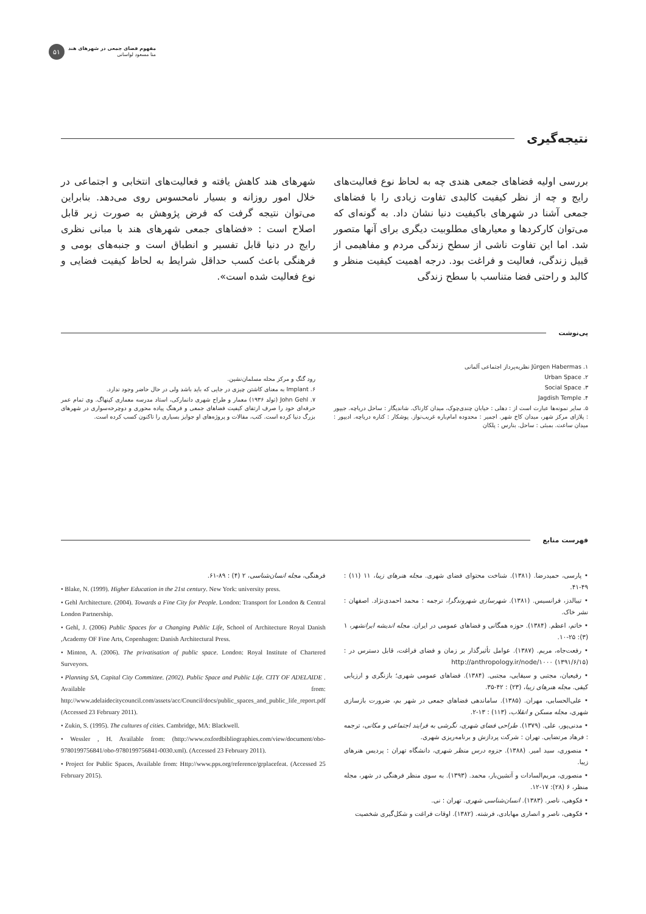۵۱
مفهوم فضای جمعی در شهرهای هند
منا مسعود لواسانی
نتیجه‌گیری
بررسی اولیه فضاهای جمعی هندی چه به لحاظ نوع فعالیت‌های رایج و چه از نظر کیفیت کالبدی تفاوت زیادی را با فضاهای جمعی آشنا در شهرهای باکیفیت دنیا نشان داد. به گونه‌ای که می‌توان کارکردها و معیارهای مطلوبیت دیگری برای آنها متصور شد. اما این تفاوت ناشی از سطح زندگی مردم و مفاهیمی از قبیل زندگی، فعالیت و فراغت بود. درجه اهمیت کیفیت منظر و کالبد و راحتی فضا متناسب با سطح زندگی
شهرهای هند کاهش یافته و فعالیت‌های انتخابی و اجتماعی در خلال امور روزانه و بسیار نامحسوس روی می‌دهد. بنابراین می‌توان نتیجه گرفت که فرض پژوهش به صورت زیر قابل اصلاح است : «فضاهای جمعی شهرهای هند با مبانی نظری رایج در دنیا قابل تفسیر و انطباق است و جنبه‌های بومی و فرهنگی باعث کسب حداقل شرایط به لحاظ کیفیت فضایی و نوع فعالیت شده است».
پی‌نوشت
۱. Jürgen Habermas نظریه‌پرداز اجتماعی آلمانی
۲. Urban Space
۳. Social Space
۴. Jagdish Temple
۵. سایر نمونه‌ها عبارت است از : دهلی : خیابان چندی‌چوک، میدان کارناک. شاندیگار : ساحل دریاچه. جیپور : پلازای مرکز شهر، میدان کاخ شهر. اجمیر : محدوده امام‌باره غریب‌نواز. پوشکار : کناره دریاچه. ادیپور : میدان ساعت. بمبئی : ساحل. بنارس : پلکان
رود گنگ و مرکز محله مسلمان‌نشین.
۶. Implant به معنای کاشتن چیزی در جایی که باید باشد ولی در حال حاضر وجود ندارد.
۷. John Gehl (تولد ۱۹۳۶) معمار و طراح شهری دانمارکی، استاد مدرسه معماری کپنهاگ. وی تمام عمر حرفه‌ای خود را صرف ارتقای کیفیت فضاهای جمعی و فرهنگ پیاده محوری و دوچرخه‌سواری در شهرهای بزرگ دنیا کرده است. کتب، مقالات و پروژه‌های او جوایز بسیاری را تاکنون کسب کرده است.
فهرست منابع
• پارسی، حمیدرضا. (۱۳۸۱). شناخت محتوای فضای شهری. مجله هنرهای زیبا، ۱۱ (۱۱) : ۴۹-۴۱.
• تیبالدز، فرانسیس. (۱۳۸۱). شهرسازی شهروندگرا، ترجمه : محمد احمدی‌نژاد. اصفهان : نشر خاک.
• خاتم، اعظم. (۱۳۸۴). حوزه همگانی و فضاهای عمومی در ایران. مجله اندیشه ایرانشهر، ۱ (۳): ۲۵-۱۰.
• رفعت‌جاه، مریم. (۱۳۸۷). عوامل تأثیرگذار بر زمان و فضای فراغت، قابل دسترس در : http://anthropology.ir/node/۱۰۰۰ (۱۳۹۱/۶/۱۵)
• رفیعیان، مجتبی و سیفایی، مجتبی. (۱۳۸۴). فضاهای عمومی شهری؛ بازنگری و ارزیابی کیفی. مجله هنرهای زیبا، (۲۳) : ۴۲-۳۵.
• علی‌الحسابی، مهران. (۱۳۸۵). ساماندهی فضاهای جمعی در شهر بم، ضرورت بازسازی شهری، مجله مسکن و انقلاب، (۱۱۳) : ۱۳-۲.
• مدنی‌پور، علی. (۱۳۷۹). طراحی فضای شهری، نگرشی به فرایند اجتماعی و مکانی، ترجمه : فرهاد مرتضایی. تهران : شرکت پردازش و برنامه‌ریزی شهری.
• منصوری، سید امیر. (۱۳۸۸). جزوه درس منظر شهری، دانشگاه تهران : پردیس هنرهای زیبا.
• منصوری، مریم‌السادات و آتشین‌بار، محمد. (۱۳۹۳). به سوی منظر فرهنگی در شهر، مجله منظر، ۶ (۲۸): ۱۷-۱۲.
• فکوهی، ناصر. (۱۳۸۳). انسان‌شناسی شهری. تهران : نی.
• فکوهی، ناصر و انصاری مهابادی، فرشته. (۱۳۸۲). اوقات فراغت و شکل‌گیری شخصیت
فرهنگی، مجله انسان‌شناسی، ۲ (۴) : ۸۹-۶۱.
• Blake, N. (1999). Higher Education in the 21st century. New York: university press.
• Gehl Architecture. (2004). Towards a Fine City for People. London: Transport for London & Central London Partnership.
• Gehl, J. (2006) Public Spaces for a Changing Public Life, School of Architecture Royal Danish ,Academy OF Fine Arts, Copenhagen: Danish Architectural Press.
• Minton, A. (2006). The privatisation of public space. London: Royal Institute of Chartered Surveyors.
• Planning SA, Capital City Committee. (2002). Public Space and Public Life. CITY OF ADELAIDE . Available from: http://www.adelaidecitycouncil.com/assets/acc/Council/docs/public_spaces_and_public_life_report.pdf (Accessed 23 February 2011).
• Zukin, S. (1995). The cultures of cities. Cambridge, MA: Blackwell.
• Wessler , H. Available from: (http://www.oxfordbibliographies.com/view/document/obo-9780199756841/obo-9780199756841-0030.xml). (Accessed 23 February 2011).
• Project for Public Spaces, Available from: Http://www.pps.org/reference/grplacefeat. (Accessed 25 February 2015).